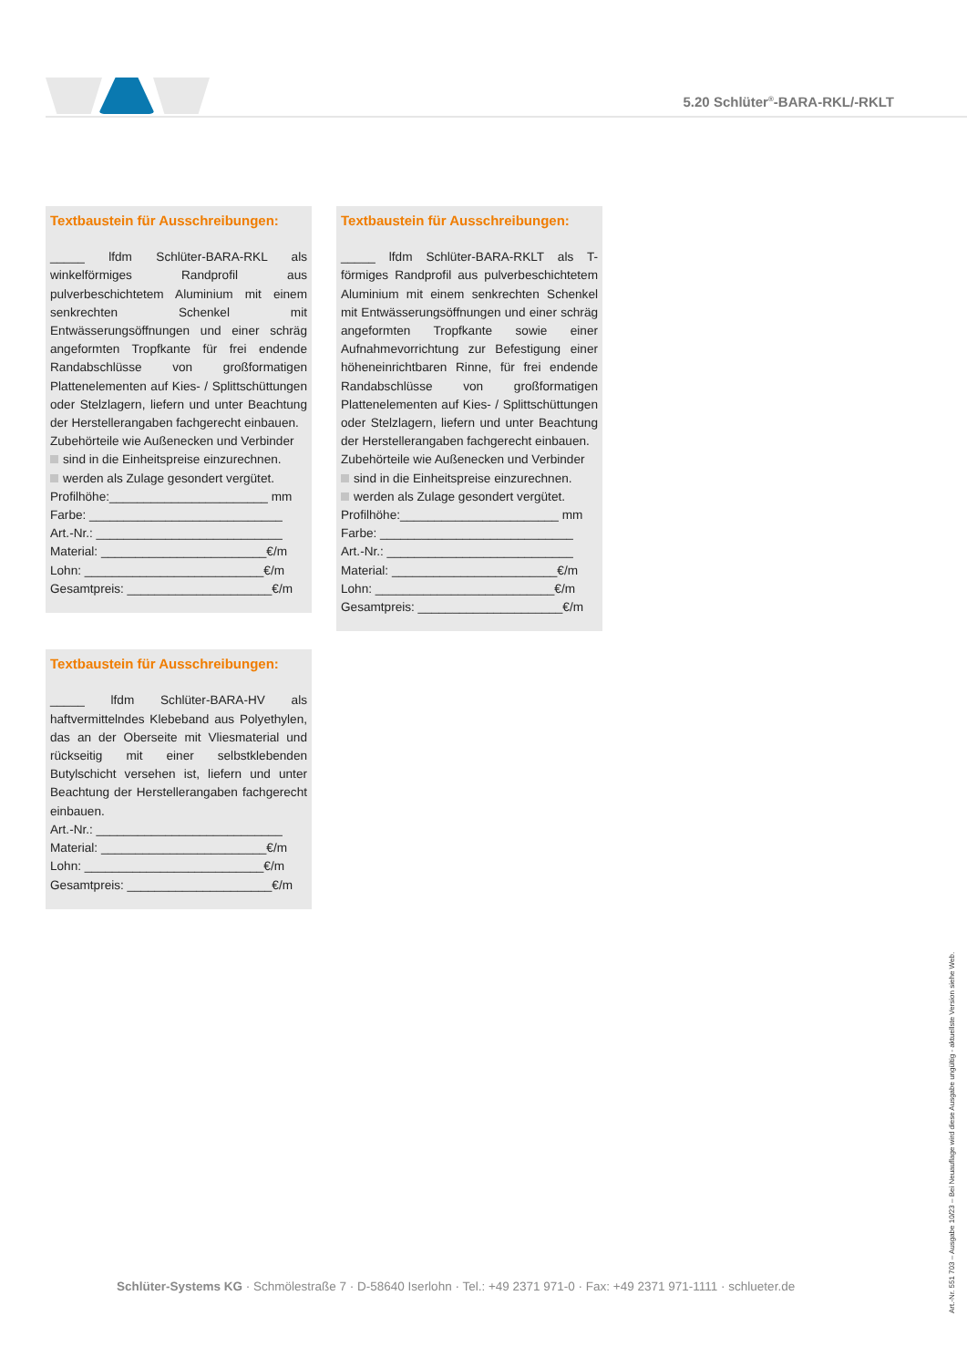5.20 Schlüter<sup>®</sup>-BARA-RKL/-RKLT
Textbaustein für Ausschreibungen:
_____ lfdm Schlüter-BARA-RKL als winkelförmiges Randprofil aus pulverbeschichtetem Aluminium mit einem senkrechten Schenkel mit Entwässerungsöffnungen und einer schräg angeformten Tropfkante für frei endende Randabschlüsse von großformatigen Plattenelementen auf Kies- / Splittschüttungen oder Stelzlagern, liefern und unter Beachtung der Herstellerangaben fachgerecht einbauen.
Zubehörteile wie Außenecken und Verbinder
sind in die Einheitspreise einzurechnen.
werden als Zulage gesondert vergütet.
Profilhöhe:_______________________ mm
Farbe: ____________________________
Art.-Nr.: ___________________________
Material: ________________________€/m
Lohn: __________________________€/m
Gesamtpreis: _____________________€/m
Textbaustein für Ausschreibungen:
_____ lfdm Schlüter-BARA-RKLT als T-förmiges Randprofil aus pulverbeschichtetem Aluminium mit einem senkrechten Schenkel mit Entwässerungsöffnungen und einer schräg angeformten Tropfkante sowie einer Aufnahmevorrichtung zur Befestigung einer höheneinrichtbaren Rinne, für frei endende Randabschlüsse von großformatigen Plattenelementen auf Kies- / Splittschüttungen oder Stelzlagern, liefern und unter Beachtung der Herstellerangaben fachgerecht einbauen.
Zubehörteile wie Außenecken und Verbinder
sind in die Einheitspreise einzurechnen.
werden als Zulage gesondert vergütet.
Profilhöhe:_______________________ mm
Farbe: ____________________________
Art.-Nr.: ___________________________
Material: ________________________€/m
Lohn: __________________________€/m
Gesamtpreis: _____________________€/m
Textbaustein für Ausschreibungen:
_____ lfdm Schlüter-BARA-HV als haftvermittelndes Klebeband aus Polyethylen, das an der Oberseite mit Vliesmaterial und rückseitig mit einer selbstklebenden Butylschicht versehen ist, liefern und unter Beachtung der Herstellerangaben fachgerecht einbauen.
Art.-Nr.: ___________________________
Material: ________________________€/m
Lohn: __________________________€/m
Gesamtpreis: _____________________€/m
Schlüter-Systems KG · Schmölestraße 7 · D-58640 Iserlohn · Tel.: +49 2371 971-0 · Fax: +49 2371 971-1111 · schlueter.de
Art.-Nr. 551 703 – Ausgabe 10/23 – Bei Neuauflage wird diese Ausgabe ungültig - aktuellste Version siehe Web.